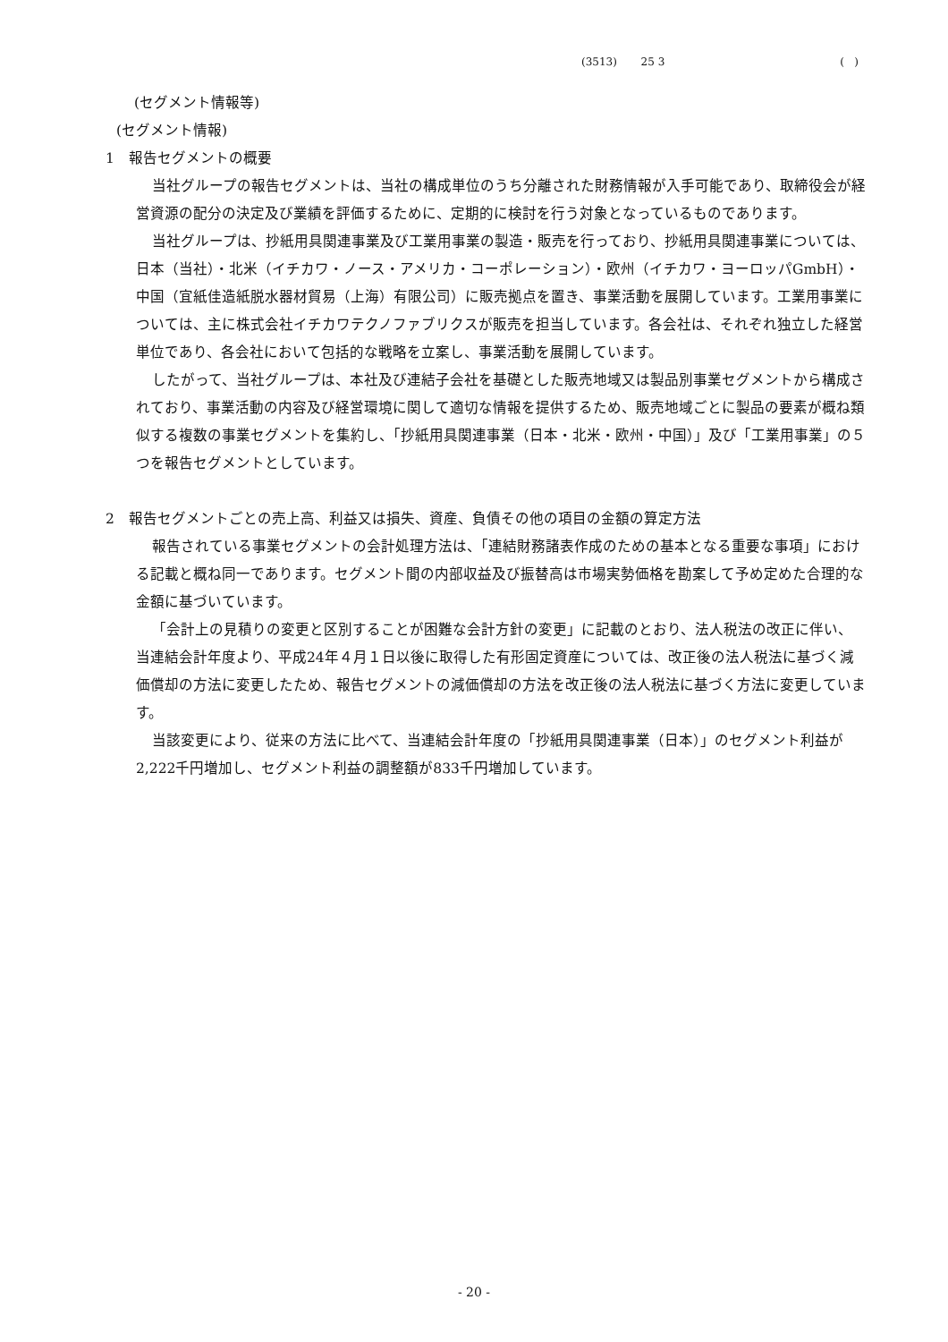(3513) 25 3 ( )
(セグメント情報等)
(セグメント情報)
1　報告セグメントの概要
当社グループの報告セグメントは、当社の構成単位のうち分離された財務情報が入手可能であり、取締役会が経営資源の配分の決定及び業績を評価するために、定期的に検討を行う対象となっているものであります。
当社グループは、抄紙用具関連事業及び工業用事業の製造・販売を行っており、抄紙用具関連事業については、日本（当社）・北米（イチカワ・ノース・アメリカ・コーポレーション）・欧州（イチカワ・ヨーロッパGmbH）・中国（宜紙佳造紙脱水器材貿易（上海）有限公司）に販売拠点を置き、事業活動を展開しています。工業用事業については、主に株式会社イチカワテクノファブリクスが販売を担当しています。各会社は、それぞれ独立した経営単位であり、各会社において包括的な戦略を立案し、事業活動を展開しています。
したがって、当社グループは、本社及び連結子会社を基礎とした販売地域又は製品別事業セグメントから構成されており、事業活動の内容及び経営環境に関して適切な情報を提供するため、販売地域ごとに製品の要素が概ね類似する複数の事業セグメントを集約し、「抄紙用具関連事業（日本・北米・欧州・中国）」及び「工業用事業」の５つを報告セグメントとしています。
2　報告セグメントごとの売上高、利益又は損失、資産、負債その他の項目の金額の算定方法
報告されている事業セグメントの会計処理方法は、「連結財務諸表作成のための基本となる重要な事項」における記載と概ね同一であります。セグメント間の内部収益及び振替高は市場実勢価格を勘案して予め定めた合理的な金額に基づいています。
「会計上の見積りの変更と区別することが困難な会計方針の変更」に記載のとおり、法人税法の改正に伴い、当連結会計年度より、平成24年４月１日以後に取得した有形固定資産については、改正後の法人税法に基づく減価償却の方法に変更したため、報告セグメントの減価償却の方法を改正後の法人税法に基づく方法に変更しています。
当該変更により、従来の方法に比べて、当連結会計年度の「抄紙用具関連事業（日本）」のセグメント利益が2,222千円増加し、セグメント利益の調整額が833千円増加しています。
- 20 -